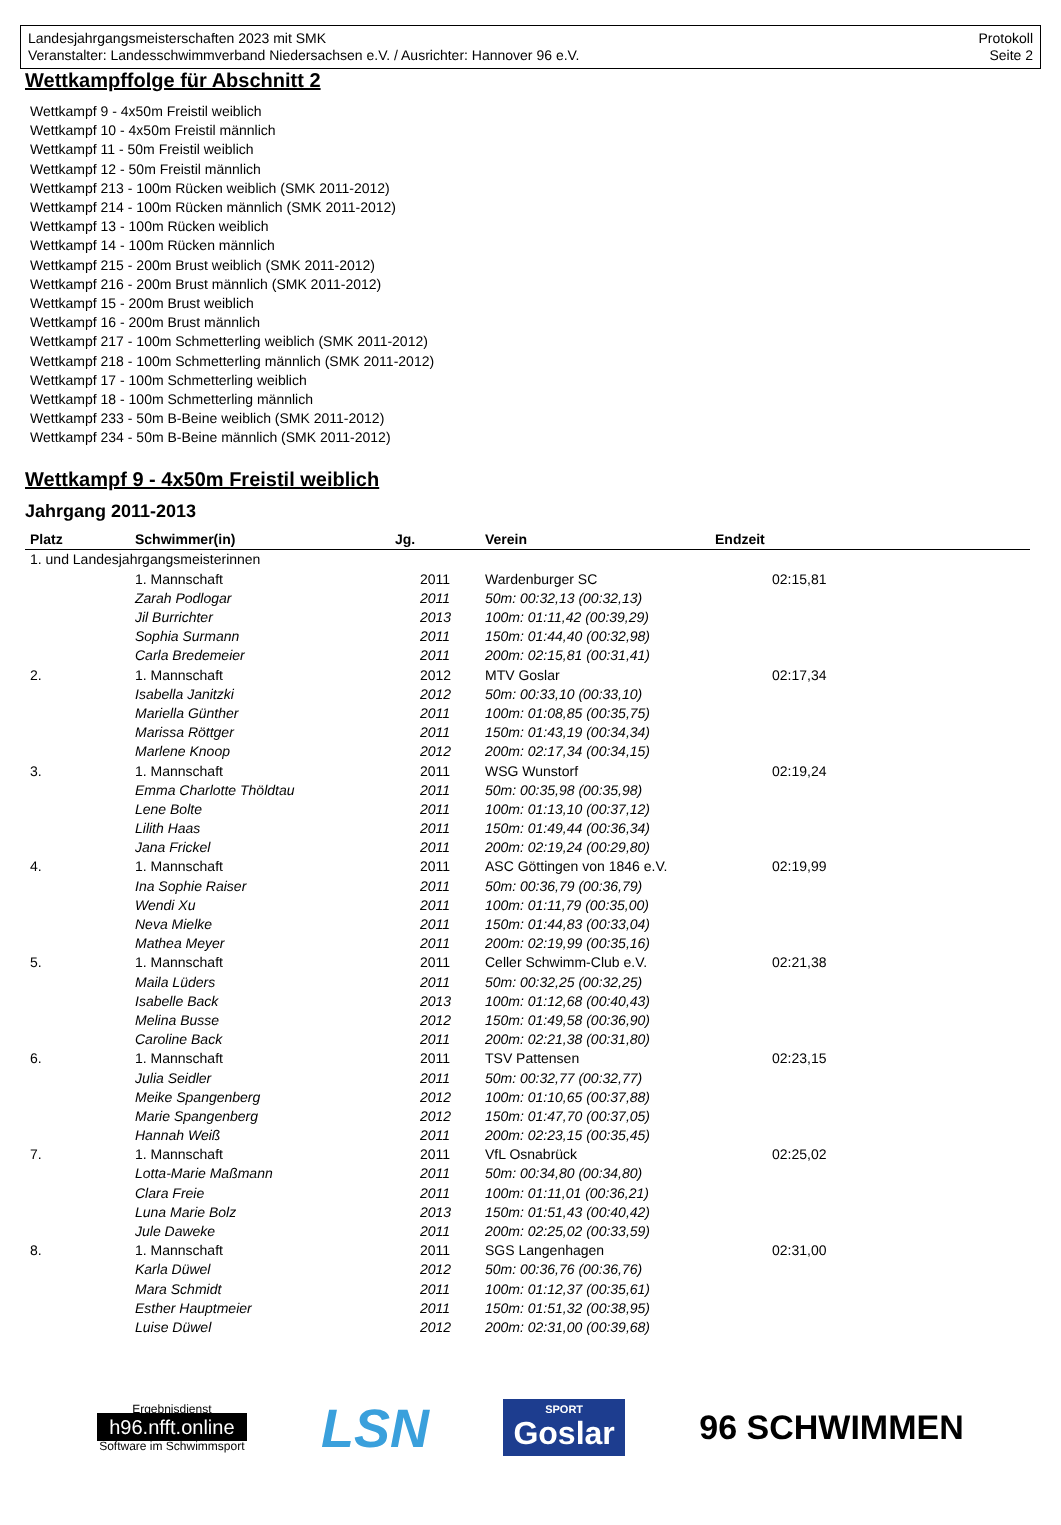Landesjahrgangsmeisterschaften 2023 mit SMK
Veranstalter: Landesschwimmverband Niedersachsen e.V. / Ausrichter: Hannover 96 e.V.
Protokoll
Seite 2
Wettkampffolge für Abschnitt 2
Wettkampf 9 - 4x50m Freistil weiblich
Wettkampf 10 - 4x50m Freistil männlich
Wettkampf 11 - 50m Freistil weiblich
Wettkampf 12 - 50m Freistil männlich
Wettkampf 213 - 100m Rücken weiblich (SMK 2011-2012)
Wettkampf 214 - 100m Rücken männlich (SMK 2011-2012)
Wettkampf 13 - 100m Rücken weiblich
Wettkampf 14 - 100m Rücken männlich
Wettkampf 215 - 200m Brust weiblich (SMK 2011-2012)
Wettkampf 216 - 200m Brust männlich (SMK 2011-2012)
Wettkampf 15 - 200m Brust weiblich
Wettkampf 16 - 200m Brust männlich
Wettkampf 217 - 100m Schmetterling weiblich (SMK 2011-2012)
Wettkampf 218 - 100m Schmetterling männlich (SMK 2011-2012)
Wettkampf 17 - 100m Schmetterling weiblich
Wettkampf 18 - 100m Schmetterling männlich
Wettkampf 233 - 50m B-Beine weiblich (SMK 2011-2012)
Wettkampf 234 - 50m B-Beine männlich (SMK 2011-2012)
Wettkampf 9 - 4x50m Freistil weiblich
Jahrgang 2011-2013
| Platz | Schwimmer(in) | Jg. | Verein | Endzeit |
| --- | --- | --- | --- | --- |
| 1. und Landesjahrgangsmeisterinnen | | | | |
| | 1. Mannschaft | 2011 | Wardenburger SC | 02:15,81 |
| | Zarah Podlogar | 2011 | 50m: 00:32,13 (00:32,13) | |
| | Jil Burrichter | 2013 | 100m: 01:11,42 (00:39,29) | |
| | Sophia Surmann | 2011 | 150m: 01:44,40 (00:32,98) | |
| | Carla Bredemeier | 2011 | 200m: 02:15,81 (00:31,41) | |
| 2. | 1. Mannschaft | 2012 | MTV Goslar | 02:17,34 |
| | Isabella Janitzki | 2012 | 50m: 00:33,10 (00:33,10) | |
| | Mariella Günther | 2011 | 100m: 01:08,85 (00:35,75) | |
| | Marissa Röttger | 2011 | 150m: 01:43,19 (00:34,34) | |
| | Marlene Knoop | 2012 | 200m: 02:17,34 (00:34,15) | |
| 3. | 1. Mannschaft | 2011 | WSG Wunstorf | 02:19,24 |
| | Emma Charlotte Thöldtau | 2011 | 50m: 00:35,98 (00:35,98) | |
| | Lene Bolte | 2011 | 100m: 01:13,10 (00:37,12) | |
| | Lilith Haas | 2011 | 150m: 01:49,44 (00:36,34) | |
| | Jana Frickel | 2011 | 200m: 02:19,24 (00:29,80) | |
| 4. | 1. Mannschaft | 2011 | ASC Göttingen von 1846 e.V. | 02:19,99 |
| | Ina Sophie Raiser | 2011 | 50m: 00:36,79 (00:36,79) | |
| | Wendi Xu | 2011 | 100m: 01:11,79 (00:35,00) | |
| | Neva Mielke | 2011 | 150m: 01:44,83 (00:33,04) | |
| | Mathea Meyer | 2011 | 200m: 02:19,99 (00:35,16) | |
| 5. | 1. Mannschaft | 2011 | Celler Schwimm-Club e.V. | 02:21,38 |
| | Maila Lüders | 2011 | 50m: 00:32,25 (00:32,25) | |
| | Isabelle Back | 2013 | 100m: 01:12,68 (00:40,43) | |
| | Melina Busse | 2012 | 150m: 01:49,58 (00:36,90) | |
| | Caroline Back | 2011 | 200m: 02:21,38 (00:31,80) | |
| 6. | 1. Mannschaft | 2011 | TSV Pattensen | 02:23,15 |
| | Julia Seidler | 2011 | 50m: 00:32,77 (00:32,77) | |
| | Meike Spangenberg | 2012 | 100m: 01:10,65 (00:37,88) | |
| | Marie Spangenberg | 2012 | 150m: 01:47,70 (00:37,05) | |
| | Hannah Weiß | 2011 | 200m: 02:23,15 (00:35,45) | |
| 7. | 1. Mannschaft | 2011 | VfL Osnabrück | 02:25,02 |
| | Lotta-Marie Maßmann | 2011 | 50m: 00:34,80 (00:34,80) | |
| | Clara Freie | 2011 | 100m: 01:11,01 (00:36,21) | |
| | Luna Marie Bolz | 2013 | 150m: 01:51,43 (00:40,42) | |
| | Jule Daweke | 2011 | 200m: 02:25,02 (00:33,59) | |
| 8. | 1. Mannschaft | 2011 | SGS Langenhagen | 02:31,00 |
| | Karla Düwel | 2012 | 50m: 00:36,76 (00:36,76) | |
| | Mara Schmidt | 2011 | 100m: 01:12,37 (00:35,61) | |
| | Esther Hauptmeier | 2011 | 150m: 01:51,32 (00:38,95) | |
| | Luise Düwel | 2012 | 200m: 02:31,00 (00:39,68) | |
Ergebnisdienst
h96.nfft.online
Software im Schwimmsport
LSN
SPORT
Goslar
96 SCHWIMMEN